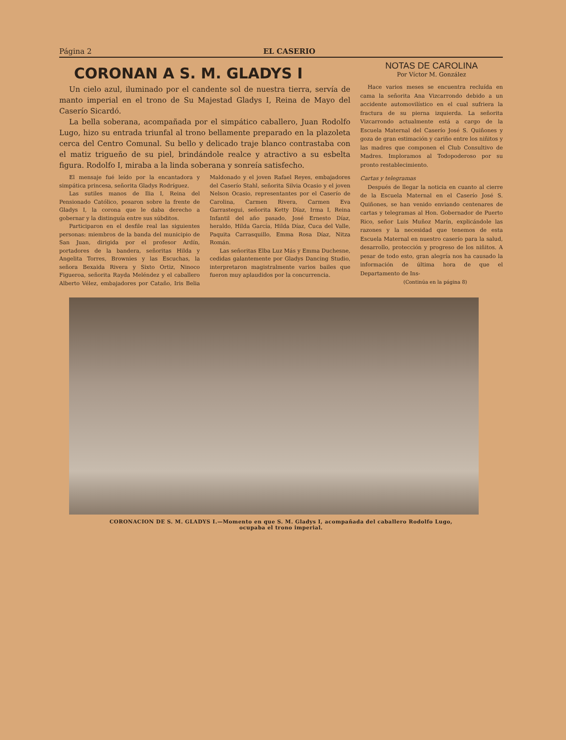Página 2 EL CASERIO
CORONAN A S. M. GLADYS I
Un cielo azul, iluminado por el candente sol de nuestra tierra, servía de manto imperial en el trono de Su Majestad Gladys I, Reina de Mayo del Caserío Sicardó.
La bella soberana, acompañada por el simpático caballero, Juan Rodolfo Lugo, hizo su entrada triunfal al trono bellamente preparado en la plazoleta cerca del Centro Comunal. Su bello y delicado traje blanco contrastaba con el matiz trigueño de su piel, brindándole realce y atractivo a su esbelta figura. Rodolfo I, miraba a la linda soberana y sonreía satisfecho.
El mensaje fué leído por la encantadora y simpática princesa, señorita Gladys Rodríguez.
Las sutiles manos de Ilia I, Reina del Pensionado Católico, posaron sobre la frente de Gladys I, la corona que le daba derecho a gobernar y la distinguía entre sus súbditos.
Participaron en el desfile real las siguientes personas: miembros de la banda del municipio de San Juan, dirigida por el profesor Ardín, portadores de la bandera, señoritas Hilda y Angelita Torres, Brownies y las Escuchas, la señora Bexaida Rivera y Sixto Ortiz, Ninoco Figueroa, señorita Rayda Meléndez y el caballero Alberto Vélez, embajadores por Cataño, Iris Belia Maldonado y el joven Rafael Reyes, embajadores del Caserío Stahl, señorita Silvia Ocasio y el joven Nelson Ocasio, representantes por el Caserío de Carolina, Carmen Rivera, Carmen Eva Garrastegui, señorita Ketty Díaz, Irma I, Reina Infantil del año pasado, José Ernesto Díaz, heraldo, Hilda García, Hilda Díaz, Cuca del Valle, Paquita Carrasquillo, Emma Rosa Díaz, Nitza Román.
Las señoritas Elba Luz Más y Emma Duchesne, cedidas galantemente por Gladys Dancing Studio, interpretaron magistralmente varios bailes que fueron muy aplaudidos por la concurrencia.
NOTAS DE CAROLINA
Por Víctor M. González
Hace varios meses se encuentra recluída en cama la señorita Ana Vizcarrondo debido a un accidente automovilístico en el cual sufriera la fractura de su pierna izquierda. La señorita Vizcarrondo actualmente está a cargo de la Escuela Maternal del Caserío José S. Quiñones y goza de gran estimación y cariño entre los niñitos y las madres que componen el Club Consultivo de Madres. Imploramos al Todopoderoso por su pronto restablecimiento.
Cartas y telegramas
Después de llegar la noticia en cuanto al cierre de la Escuela Maternal en el Caserío José S. Quiñones, se han venido enviando centenares de cartas y telegramas al Hon. Gobernador de Puerto Rico, señor Luis Muñoz Marín, explicándole las razones y la necesidad que tenemos de esta Escuela Maternal en nuestro caserío para la salud, desarrollo, protección y progreso de los niñitos. A pesar de todo esto, gran alegría nos ha causado la información de última hora de que el Departamento de Ins-
(Continúa en la página 8)
CORONACION DE S. M. GLADYS I.—Momento en que S. M. Gladys I, acompañada del caballero Rodolfo Lugo,
ocupaba el trono imperial.